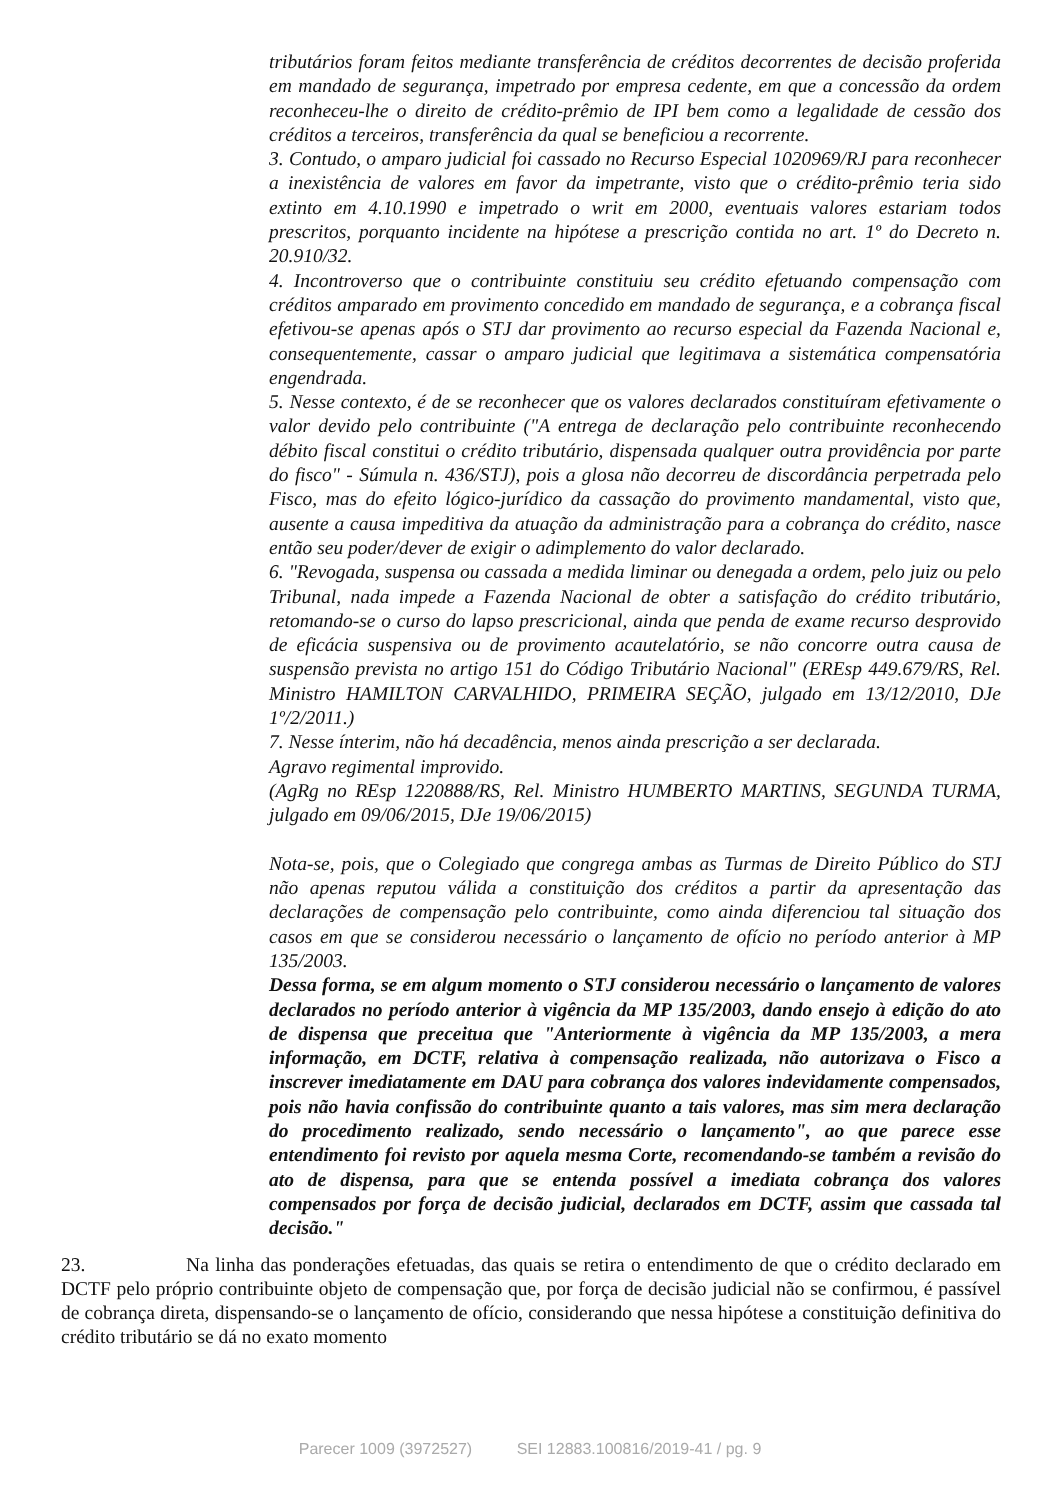tributários foram feitos mediante transferência de créditos decorrentes de decisão proferida em mandado de segurança, impetrado por empresa cedente, em que a concessão da ordem reconheceu-lhe o direito de crédito-prêmio de IPI bem como a legalidade de cessão dos créditos a terceiros, transferência da qual se beneficiou a recorrente.
3. Contudo, o amparo judicial foi cassado no Recurso Especial 1020969/RJ para reconhecer a inexistência de valores em favor da impetrante, visto que o crédito-prêmio teria sido extinto em 4.10.1990 e impetrado o writ em 2000, eventuais valores estariam todos prescritos, porquanto incidente na hipótese a prescrição contida no art. 1º do Decreto n. 20.910/32.
4. Incontroverso que o contribuinte constituiu seu crédito efetuando compensação com créditos amparado em provimento concedido em mandado de segurança, e a cobrança fiscal efetivou-se apenas após o STJ dar provimento ao recurso especial da Fazenda Nacional e, consequentemente, cassar o amparo judicial que legitimava a sistemática compensatória engendrada.
5. Nesse contexto, é de se reconhecer que os valores declarados constituíram efetivamente o valor devido pelo contribuinte ("A entrega de declaração pelo contribuinte reconhecendo débito fiscal constitui o crédito tributário, dispensada qualquer outra providência por parte do fisco" - Súmula n. 436/STJ), pois a glosa não decorreu de discordância perpetrada pelo Fisco, mas do efeito lógico-jurídico da cassação do provimento mandamental, visto que, ausente a causa impeditiva da atuação da administração para a cobrança do crédito, nasce então seu poder/dever de exigir o adimplemento do valor declarado.
6. "Revogada, suspensa ou cassada a medida liminar ou denegada a ordem, pelo juiz ou pelo Tribunal, nada impede a Fazenda Nacional de obter a satisfação do crédito tributário, retomando-se o curso do lapso prescricional, ainda que penda de exame recurso desprovido de eficácia suspensiva ou de provimento acautelatório, se não concorre outra causa de suspensão prevista no artigo 151 do Código Tributário Nacional" (EREsp 449.679/RS, Rel. Ministro HAMILTON CARVALHIDO, PRIMEIRA SEÇÃO, julgado em 13/12/2010, DJe 1º/2/2011.)
7. Nesse ínterim, não há decadência, menos ainda prescrição a ser declarada.
Agravo regimental improvido.
(AgRg no REsp 1220888/RS, Rel. Ministro HUMBERTO MARTINS, SEGUNDA TURMA, julgado em 09/06/2015, DJe 19/06/2015)
Nota-se, pois, que o Colegiado que congrega ambas as Turmas de Direito Público do STJ não apenas reputou válida a constituição dos créditos a partir da apresentação das declarações de compensação pelo contribuinte, como ainda diferenciou tal situação dos casos em que se considerou necessário o lançamento de ofício no período anterior à MP 135/2003.
Dessa forma, se em algum momento o STJ considerou necessário o lançamento de valores declarados no período anterior à vigência da MP 135/2003, dando ensejo à edição do ato de dispensa que preceitua que "Anteriormente à vigência da MP 135/2003, a mera informação, em DCTF, relativa à compensação realizada, não autorizava o Fisco a inscrever imediatamente em DAU para cobrança dos valores indevidamente compensados, pois não havia confissão do contribuinte quanto a tais valores, mas sim mera declaração do procedimento realizado, sendo necessário o lançamento", ao que parece esse entendimento foi revisto por aquela mesma Corte, recomendando-se também a revisão do ato de dispensa, para que se entenda possível a imediata cobrança dos valores compensados por força de decisão judicial, declarados em DCTF, assim que cassada tal decisão."
23. Na linha das ponderações efetuadas, das quais se retira o entendimento de que o crédito declarado em DCTF pelo próprio contribuinte objeto de compensação que, por força de decisão judicial não se confirmou, é passível de cobrança direta, dispensando-se o lançamento de ofício, considerando que nessa hipótese a constituição definitiva do crédito tributário se dá no exato momento
Parecer 1009 (3972527) SEI 12883.100816/2019-41 / pg. 9